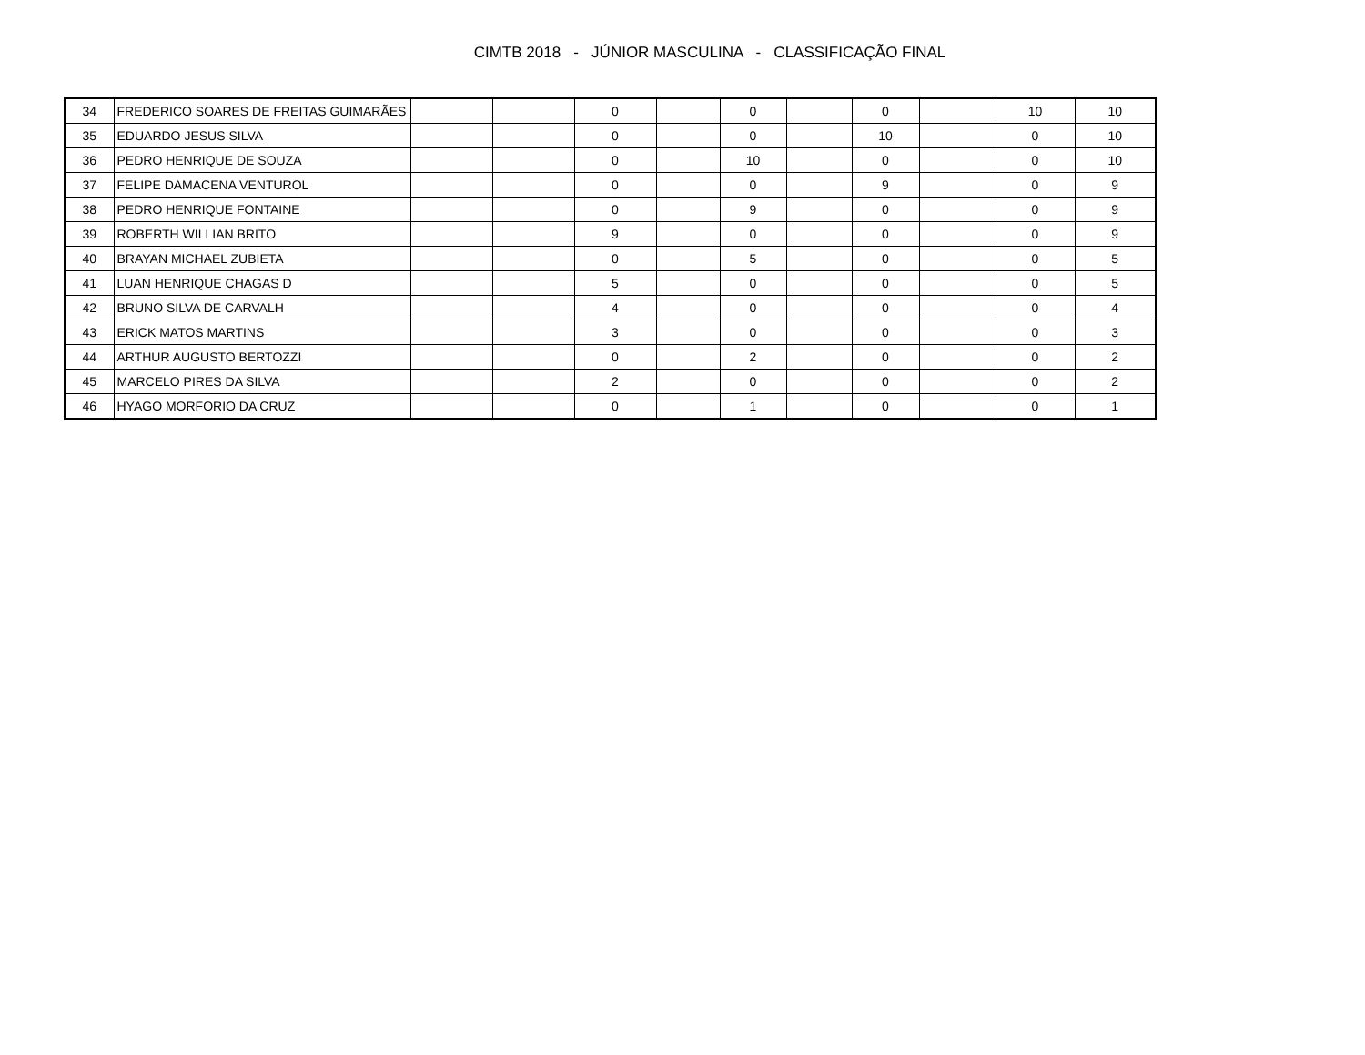CIMTB 2018 - JÚNIOR MASCULINA - CLASSIFICAÇÃO FINAL
| 34 | FREDERICO SOARES DE FREITAS GUIMARÃES | | | 0 | | 0 | | 0 | | 10 | 10 |
| 35 | EDUARDO JESUS SILVA | | | 0 | | 0 | | 10 | | 0 | 10 |
| 36 | PEDRO HENRIQUE DE SOUZA | | | 0 | | 10 | | 0 | | 0 | 10 |
| 37 | FELIPE DAMACENA VENTUROL | | | 0 | | 0 | | 9 | | 0 | 9 |
| 38 | PEDRO HENRIQUE FONTAINE | | | 0 | | 9 | | 0 | | 0 | 9 |
| 39 | ROBERTH WILLIAN BRITO | | | 9 | | 0 | | 0 | | 0 | 9 |
| 40 | BRAYAN MICHAEL ZUBIETA | | | 0 | | 5 | | 0 | | 0 | 5 |
| 41 | LUAN HENRIQUE CHAGAS D | | | 5 | | 0 | | 0 | | 0 | 5 |
| 42 | BRUNO SILVA DE CARVALH | | | 4 | | 0 | | 0 | | 0 | 4 |
| 43 | ERICK MATOS MARTINS | | | 3 | | 0 | | 0 | | 0 | 3 |
| 44 | ARTHUR AUGUSTO BERTOZZI | | | 0 | | 2 | | 0 | | 0 | 2 |
| 45 | MARCELO PIRES DA SILVA | | | 2 | | 0 | | 0 | | 0 | 2 |
| 46 | HYAGO MORFORIO DA CRUZ | | | 0 | | 1 | | 0 | | 0 | 1 |